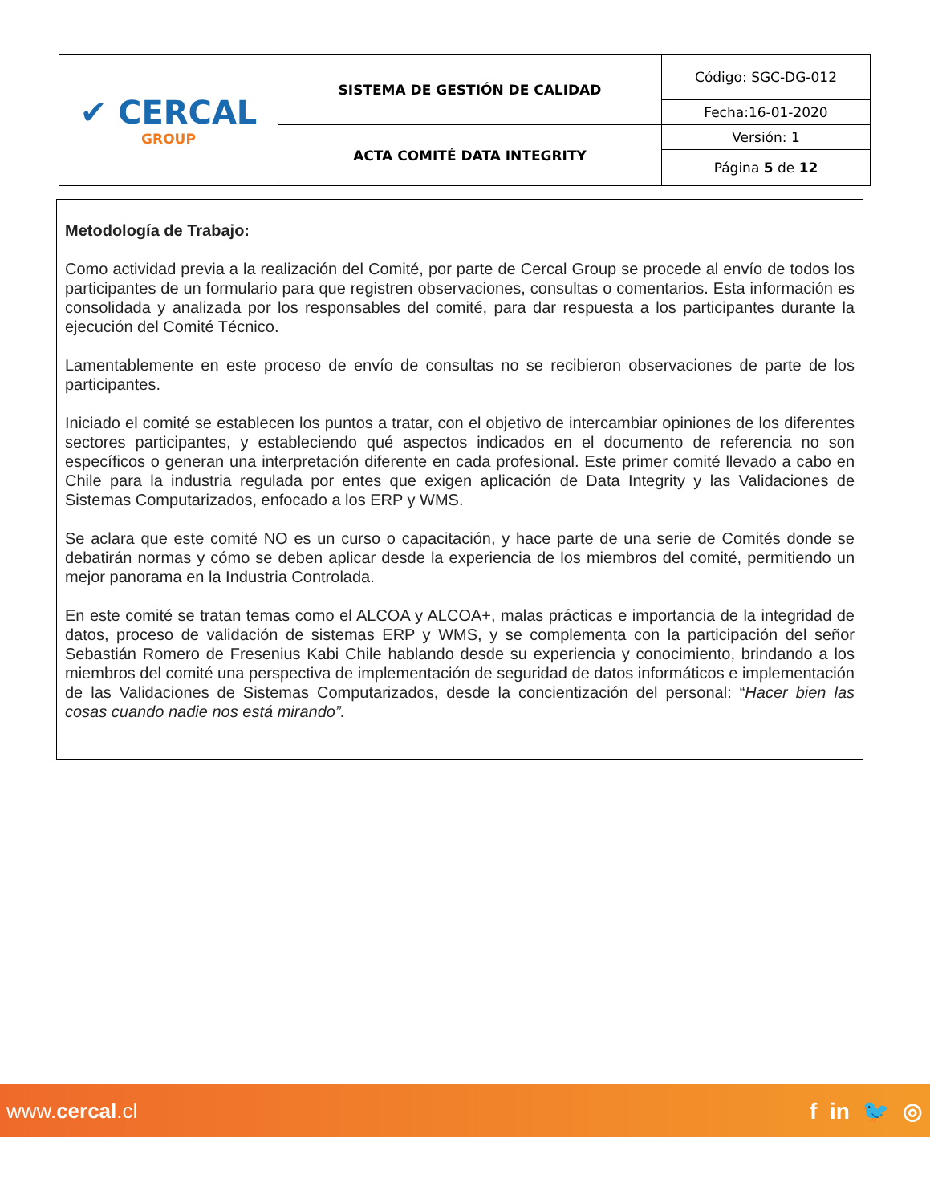| ✔ CERCAL GROUP | SISTEMA DE GESTIÓN DE CALIDAD | Código: SGC-DG-012 |
| | | Fecha:16-01-2020 |
| | ACTA COMITÉ DATA INTEGRITY | Versión: 1 |
| | | Página 5 de 12 |
Metodología de Trabajo:
Como actividad previa a la realización del Comité, por parte de Cercal Group se procede al envío de todos los participantes de un formulario para que registren observaciones, consultas o comentarios. Esta información es consolidada y analizada por los responsables del comité, para dar respuesta a los participantes durante la ejecución del Comité Técnico.
Lamentablemente en este proceso de envío de consultas no se recibieron observaciones de parte de los participantes.
Iniciado el comité se establecen los puntos a tratar, con el objetivo de intercambiar opiniones de los diferentes sectores participantes, y estableciendo qué aspectos indicados en el documento de referencia no son específicos o generan una interpretación diferente en cada profesional. Este primer comité llevado a cabo en Chile para la industria regulada por entes que exigen aplicación de Data Integrity y las Validaciones de Sistemas Computarizados, enfocado a los ERP y WMS.
Se aclara que este comité NO es un curso o capacitación, y hace parte de una serie de Comités donde se debatirán normas y cómo se deben aplicar desde la experiencia de los miembros del comité, permitiendo un mejor panorama en la Industria Controlada.
En este comité se tratan temas como el ALCOA y ALCOA+, malas prácticas e importancia de la integridad de datos, proceso de validación de sistemas ERP y WMS, y se complementa con la participación del señor Sebastián Romero de Fresenius Kabi Chile hablando desde su experiencia y conocimiento, brindando a los miembros del comité una perspectiva de implementación de seguridad de datos informáticos e implementación de las Validaciones de Sistemas Computarizados, desde la concientización del personal: “Hacer bien las cosas cuando nadie nos está mirando”.
www.cercal.cl f in 🐦 ◎